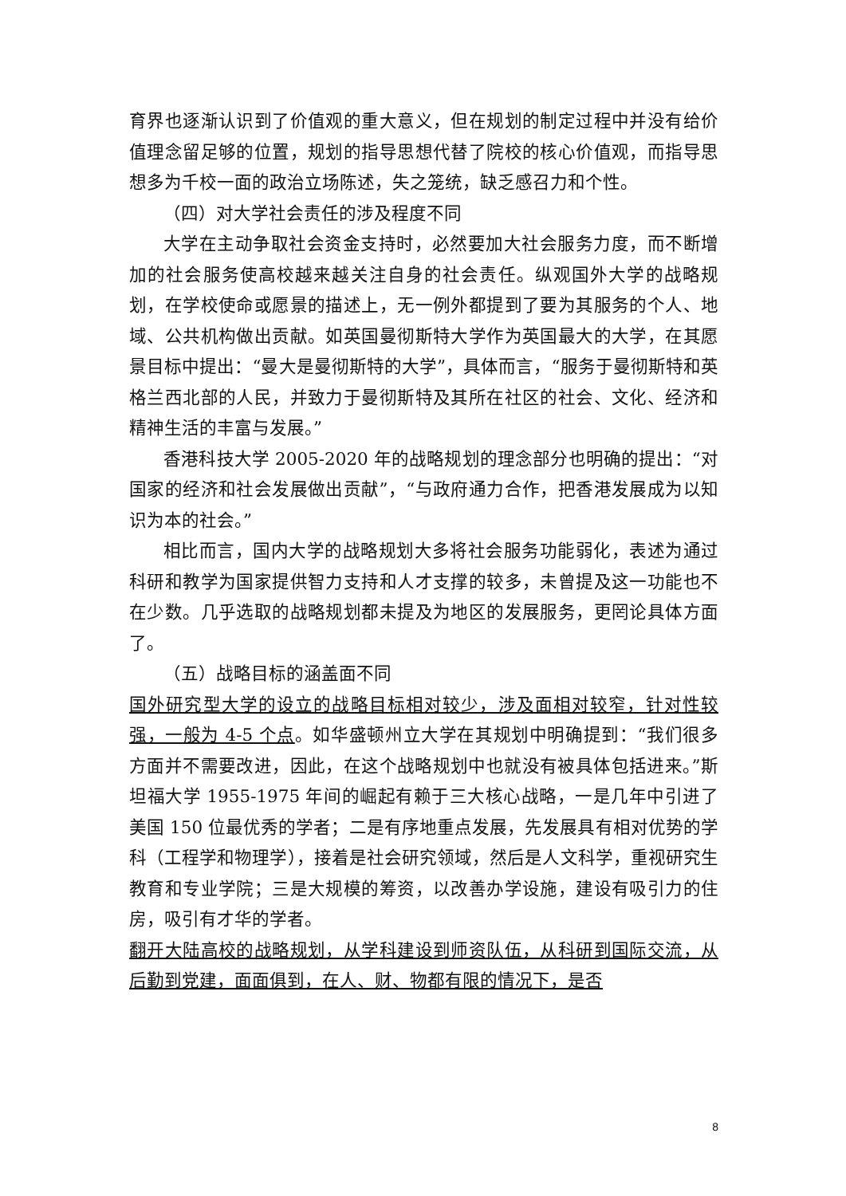育界也逐渐认识到了价值观的重大意义，但在规划的制定过程中并没有给价值理念留足够的位置，规划的指导思想代替了院校的核心价值观，而指导思想多为千校一面的政治立场陈述，失之笼统，缺乏感召力和个性。
（四）对大学社会责任的涉及程度不同
大学在主动争取社会资金支持时，必然要加大社会服务力度，而不断增加的社会服务使高校越来越关注自身的社会责任。纵观国外大学的战略规划，在学校使命或愿景的描述上，无一例外都提到了要为其服务的个人、地域、公共机构做出贡献。如英国曼彻斯特大学作为英国最大的大学，在其愿景目标中提出：“曼大是曼彻斯特的大学”，具体而言，“服务于曼彻斯特和英格兰西北部的人民，并致力于曼彻斯特及其所在社区的社会、文化、经济和精神生活的丰富与发展。”
香港科技大学 2005-2020 年的战略规划的理念部分也明确的提出：“对国家的经济和社会发展做出贡献”，“与政府通力合作，把香港发展成为以知识为本的社会。”
相比而言，国内大学的战略规划大多将社会服务功能弱化，表述为通过科研和教学为国家提供智力支持和人才支撑的较多，未曾提及这一功能也不在少数。几乎选取的战略规划都未提及为地区的发展服务，更罔论具体方面了。
（五）战略目标的涵盖面不同
国外研究型大学的设立的战略目标相对较少，涉及面相对较窄，针对性较强，一般为 4-5 个点。如华盛顿州立大学在其规划中明确提到：“我们很多方面并不需要改进，因此，在这个战略规划中也就没有被具体包括进来。”斯坦福大学 1955-1975 年间的崛起有赖于三大核心战略，一是几年中引进了美国 150 位最优秀的学者；二是有序地重点发展，先发展具有相对优势的学科（工程学和物理学），接着是社会研究领域，然后是人文科学，重视研究生教育和专业学院；三是大规模的筹资，以改善办学设施，建设有吸引力的住房，吸引有才华的学者。
翻开大陆高校的战略规划，从学科建设到师资队伍，从科研到国际交流，从后勤到党建，面面俱到，在人、财、物都有限的情况下，是否
8